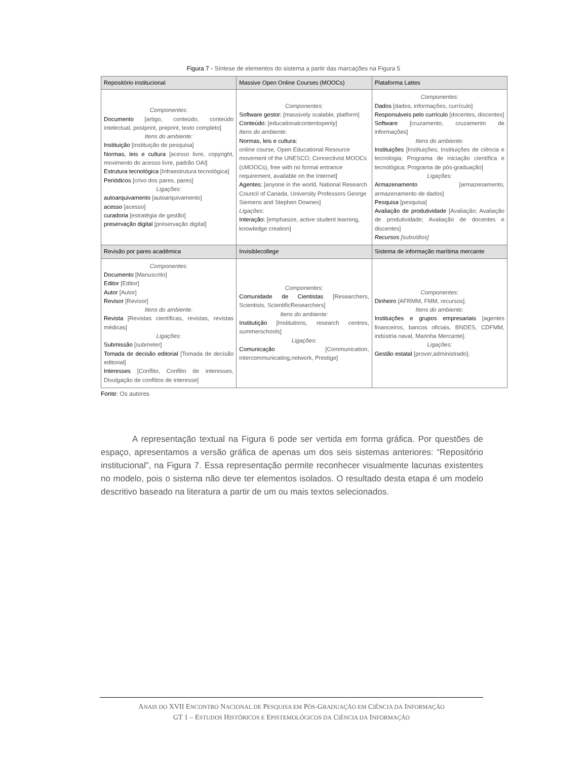Figura 7 - Síntese de elementos do sistema a partir das marcações na Figura 5
| Repositório institucional | Massive Open Online Courses (MOOCs) | Plataforma Lattes |
| --- | --- | --- |
| Componentes: Documento [artigo, conteúdo, conteúdo intelectual, postprint, preprint, texto completo] Itens do ambiente: Instituição [instituição de pesquisa] Normas, leis e cultura [acesso livre, copyright, movimento do acesso livre, padrão OAI] Estrutura tecnológica [Infraestrutura tecnológica] Periódicos [crivo dos pares, pares] Ligações: autoarquivamento [autoarquivamento] acesso [acesso] curadoria [estratégia de gestão] preservação digital [preservação digital] | Componentes: Software gestor: [massively scalable, platform] Conteúdo: [educationalcontentopenly] Itens do ambiente : Normas, leis e cultura: online course, Open Educational Resource movement of the UNESCO, Connectivist MOOCs (cMOOCs), free with no formal entrance requirement, available on the Internet] Agentes: [anyone in the world, National Research Council of Canada, University Professors George Siemens and Stephen Downes] Ligações : Interação: [emphasize, active student learning, knowledge creation] | Componentes: Dados [dados, informações, currículo] Responsáveis pelo currículo [docentes, discentes] Software [cruzamento, cruzamento de informações] Itens do ambiente: Instituições [Instituições; Instituições de ciência e tecnologia; Programa de iniciação científica e tecnológica; Programa de pós-graduação] Ligações: Armazenamento [armazenamento, armazenamento de dados] Pesquisa [pesquisa] Avaliação de produtividade [Avaliação; Avaliação de produtividade; Avaliação de docentes e discentes] Recursos [subsídios] |
| Revisão por pares acadêmica | Invisiblecollege | Sistema de informação marítima mercante |
| Componentes: Documento [Manuscrito] Editor [Editor] Autor [Autor] Revisor [Revisor] Itens do ambiente: Revista [Revistas científicas, revistas, revistas médicas] Ligações: Submissão [submeter] Tomada de decisão editorial [Tomada de decisão editorial] Interesses [Conflito, Conflito de interesses, Divulgação de conflitos de interesse] | Componentes: Comunidade de Cientistas [Researchers, Scientists, ScientificResearchers] Itens do ambiente: Institutição [Institutions, research centres, summerschools] Ligações: Comunicação [Communication, intercommunicating,network, Prestige] | Componentes: Dinheiro [AFRMM, FMM, recursos]. Itens do ambiente: Instituições e grupos empresariais [agentes financeiros, bancos oficiais, BNDES, CDFMM, indústria naval, Marinha Mercante]. Ligações: Gestão estatal [prover,administrado]. |
Fonte: Os autores
A representação textual na Figura 6 pode ser vertida em forma gráfica. Por questões de espaço, apresentamos a versão gráfica de apenas um dos seis sistemas anteriores: “Repositório institucional”, na Figura 7. Essa representação permite reconhecer visualmente lacunas existentes no modelo, pois o sistema não deve ter elementos isolados. O resultado desta etapa é um modelo descritivo baseado na literatura a partir de um ou mais textos selecionados.
ANAIS DO XVII ENCONTRO NACIONAL DE PESQUISA EM PÓS-GRADUAÇÃO EM CIÊNCIA DA INFORMAÇÃO
GT 1 – ESTUDOS HISTÓRICOS E EPISTEMOLÓGICOS DA CIÊNCIA DA INFORMAÇÃO